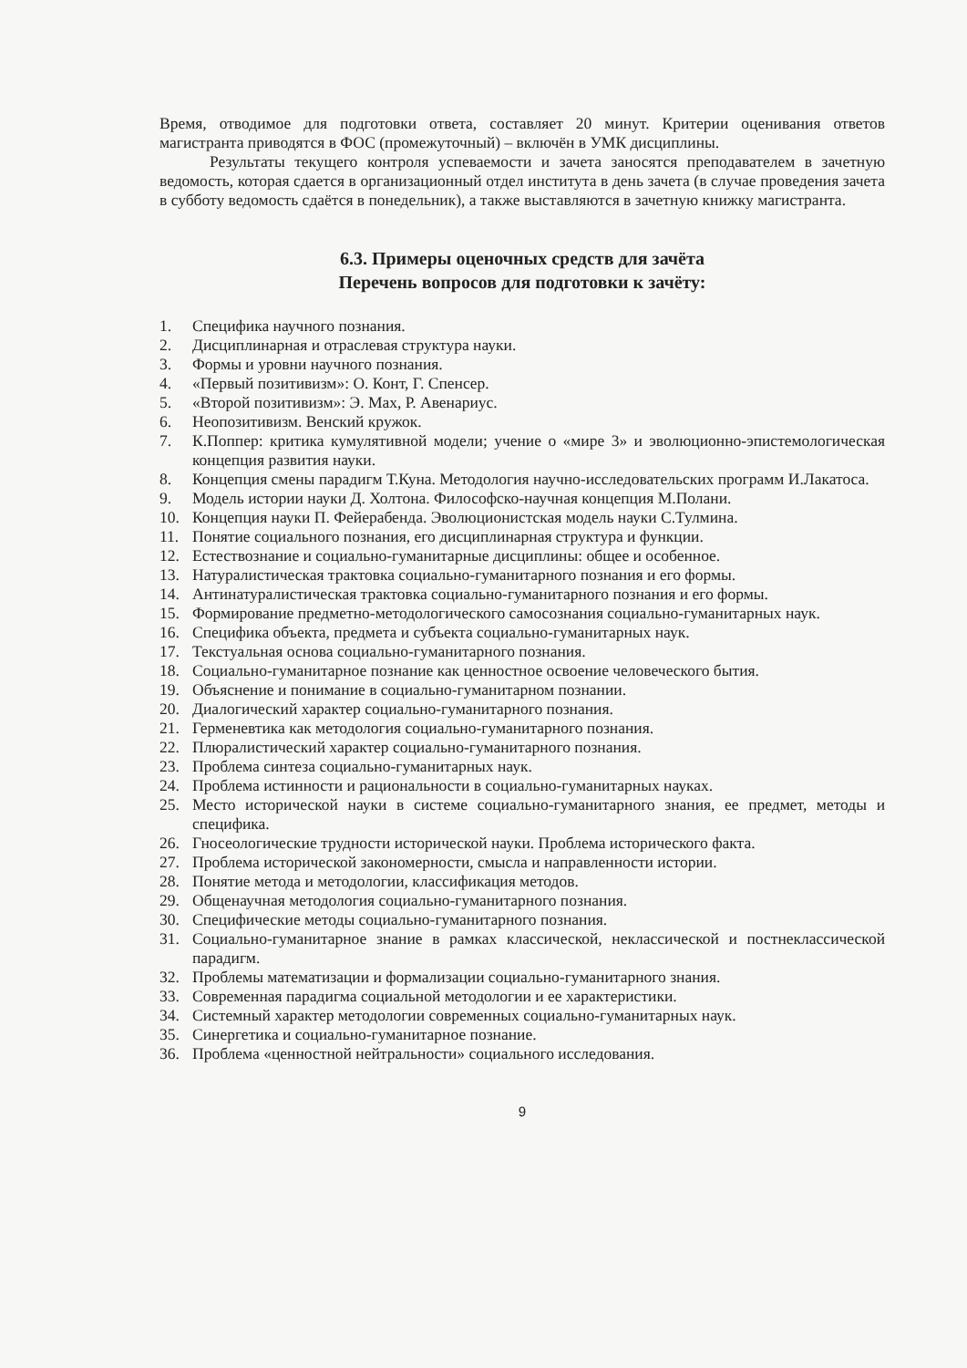Время, отводимое для подготовки ответа, составляет 20 минут. Критерии оценивания ответов магистранта приводятся в ФОС (промежуточный) – включён в УМК дисциплины.
Результаты текущего контроля успеваемости и зачета заносятся преподавателем в зачетную ведомость, которая сдается в организационный отдел института в день зачета (в случае проведения зачета в субботу ведомость сдаётся в понедельник), а также выставляются в зачетную книжку магистранта.
6.3. Примеры оценочных средств для зачёта
Перечень вопросов для подготовки к зачёту:
1. Специфика научного познания.
2. Дисциплинарная и отраслевая структура науки.
3. Формы и уровни научного познания.
4. «Первый позитивизм»: О. Конт, Г. Спенсер.
5. «Второй позитивизм»: Э. Мах, Р. Авенариус.
6. Неопозитивизм. Венский кружок.
7. К.Поппер: критика кумулятивной модели; учение о «мире 3» и эволюционно-эпистемологическая концепция развития науки.
8. Концепция смены парадигм Т.Куна. Методология научно-исследовательских программ И.Лакатоса.
9. Модель истории науки Д. Холтона. Философско-научная концепция М.Полани.
10. Концепция науки П. Фейерабенда. Эволюционистская модель науки С.Тулмина.
11. Понятие социального познания, его дисциплинарная структура и функции.
12. Естествознание и социально-гуманитарные дисциплины: общее и особенное.
13. Натуралистическая трактовка социально-гуманитарного познания и его формы.
14. Антинатуралистическая трактовка социально-гуманитарного познания и его формы.
15. Формирование предметно-методологического самосознания социально-гуманитарных наук.
16. Специфика объекта, предмета и субъекта социально-гуманитарных наук.
17. Текстуальная основа социально-гуманитарного познания.
18. Социально-гуманитарное познание как ценностное освоение человеческого бытия.
19. Объяснение и понимание в социально-гуманитарном познании.
20. Диалогический характер социально-гуманитарного познания.
21. Герменевтика как методология социально-гуманитарного познания.
22. Плюралистический характер социально-гуманитарного познания.
23. Проблема синтеза социально-гуманитарных наук.
24. Проблема истинности и рациональности в социально-гуманитарных науках.
25. Место исторической науки в системе социально-гуманитарного знания, ее предмет, методы и специфика.
26. Гносеологические трудности исторической науки. Проблема исторического факта.
27. Проблема исторической закономерности, смысла и направленности истории.
28. Понятие метода и методологии, классификация методов.
29. Общенаучная методология социально-гуманитарного познания.
30. Специфические методы социально-гуманитарного познания.
31. Социально-гуманитарное знание в рамках классической, неклассической и постнеклассической парадигм.
32. Проблемы математизации и формализации социально-гуманитарного знания.
33. Современная парадигма социальной методологии и ее характеристики.
34. Системный характер методологии современных социально-гуманитарных наук.
35. Синергетика и социально-гуманитарное познание.
36. Проблема «ценностной нейтральности» социального исследования.
9